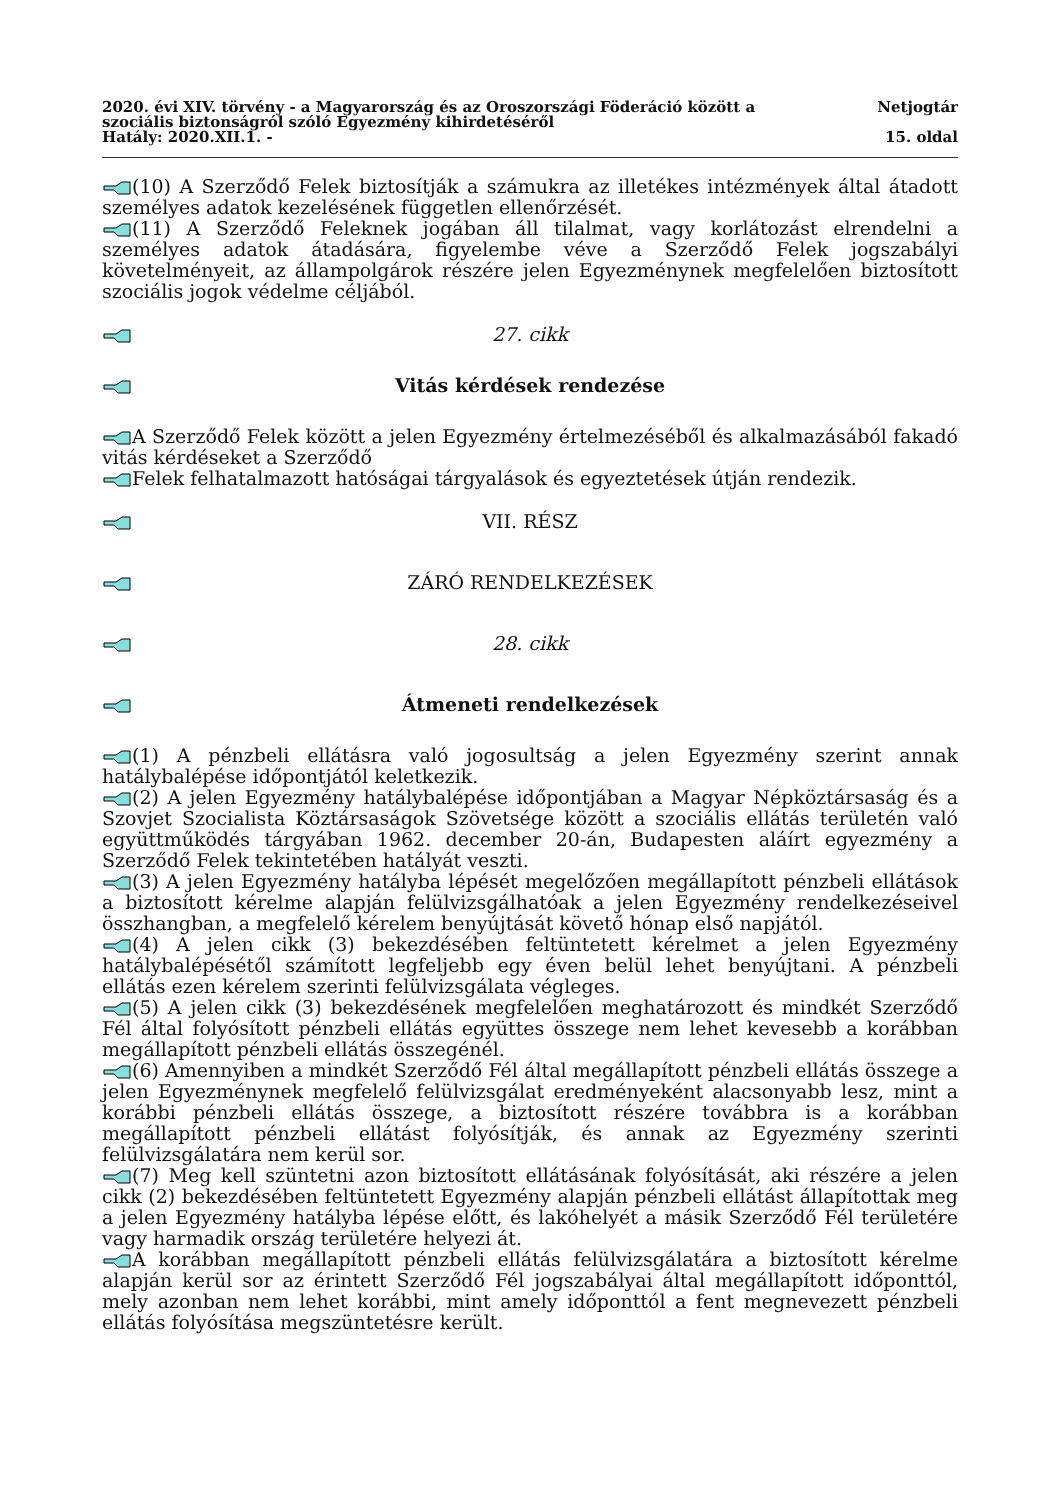2020. évi XIV. törvény - a Magyarország és az Oroszországi Föderáció között a
szociális biztonságról szóló Egyezmény kihirdetéséről Netjogtár
Hatály: 2020.XII.1. - 15. oldal
(10) A Szerződő Felek biztosítják a számukra az illetékes intézmények által átadott személyes adatok kezelésének független ellenőrzését.
(11) A Szerződő Feleknek jogában áll tilalmat, vagy korlátozást elrendelni a személyes adatok átadására, figyelembe véve a Szerződő Felek jogszabályi követelményeit, az állampolgárok részére jelen Egyezménynek megfelelően biztosított szociális jogok védelme céljából.
27. cikk
Vitás kérdések rendezése
A Szerződő Felek között a jelen Egyezmény értelmezéséből és alkalmazásából fakadó vitás kérdéseket a Szerződő
Felek felhatalmazott hatóságai tárgyalások és egyeztetések útján rendezik.
VII. RÉSZ
ZÁRÓ RENDELKEZÉSEK
28. cikk
Átmeneti rendelkezések
(1) A pénzbeli ellátásra való jogosultság a jelen Egyezmény szerint annak hatálybalépése időpontjától keletkezik.
(2) A jelen Egyezmény hatálybalépése időpontjában a Magyar Népköztársaság és a Szovjet Szocialista Köztársaságok Szövetsége között a szociális ellátás területén való együttműködés tárgyában 1962. december 20-án, Budapesten aláírt egyezmény a Szerződő Felek tekintetében hatályát veszti.
(3) A jelen Egyezmény hatályba lépését megelőzően megállapított pénzbeli ellátások a biztosított kérelme alapján felülvizsgálhatóak a jelen Egyezmény rendelkezéseivel összhangban, a megfelelő kérelem benyújtását követő hónap első napjától.
(4) A jelen cikk (3) bekezdésében feltüntetett kérelmet a jelen Egyezmény hatálybalépésétől számított legfeljebb egy éven belül lehet benyújtani. A pénzbeli ellátás ezen kérelem szerinti felülvizsgálata végleges.
(5) A jelen cikk (3) bekezdésének megfelelően meghatározott és mindkét Szerződő Fél által folyósított pénzbeli ellátás együttes összege nem lehet kevesebb a korábban megállapított pénzbeli ellátás összegénél.
(6) Amennyiben a mindkét Szerződő Fél által megállapított pénzbeli ellátás összege a jelen Egyezménynek megfelelő felülvizsgálat eredményeként alacsonyabb lesz, mint a korábbi pénzbeli ellátás összege, a biztosított részére továbbra is a korábban megállapított pénzbeli ellátást folyósítják, és annak az Egyezmény szerinti felülvizsgálatára nem kerül sor.
(7) Meg kell szüntetni azon biztosított ellátásának folyósítását, aki részére a jelen cikk (2) bekezdésében feltüntetett Egyezmény alapján pénzbeli ellátást állapítottak meg a jelen Egyezmény hatályba lépése előtt, és lakóhelyét a másik Szerződő Fél területére vagy harmadik ország területére helyezi át.
A korábban megállapított pénzbeli ellátás felülvizsgálatára a biztosított kérelme alapján kerül sor az érintett Szerződő Fél jogszabályai által megállapított időponttól, mely azonban nem lehet korábbi, mint amely időponttól a fent megnevezett pénzbeli ellátás folyósítása megszüntetésre került.